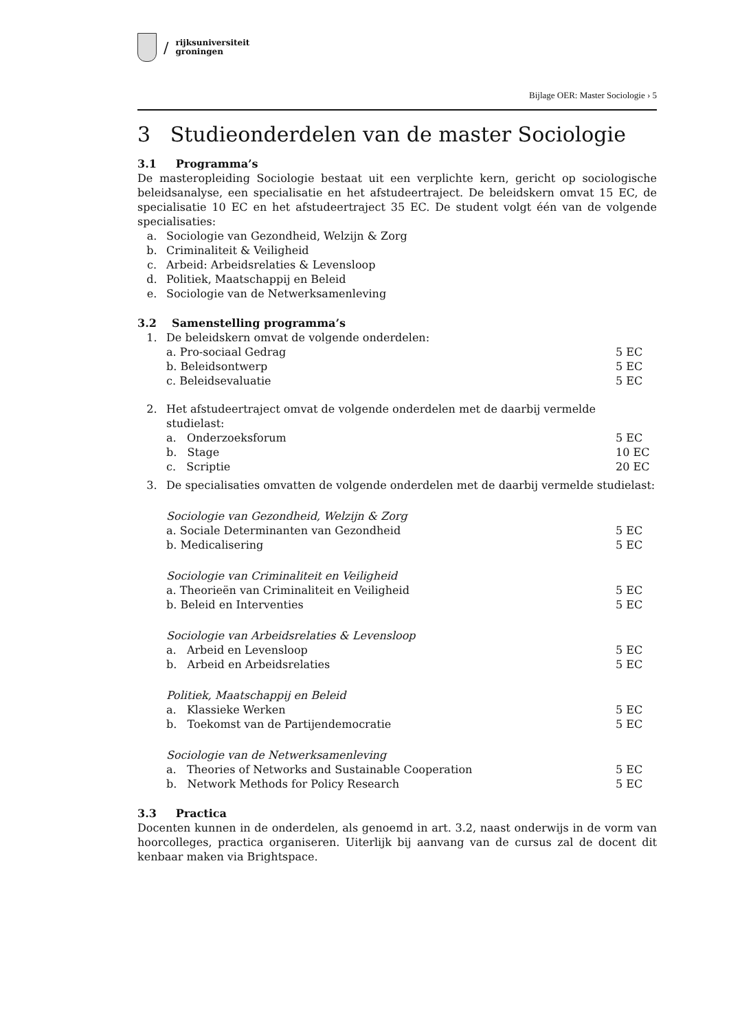/
rijksuniversiteit
groningen
Bijlage OER: Master Sociologie › 5
3 Studieonderdelen van de master Sociologie
3.1 Programma’s
De masteropleiding Sociologie bestaat uit een verplichte kern, gericht op sociologische beleidsanalyse, een specialisatie en het afstudeertraject. De beleidskern omvat 15 EC, de specialisatie 10 EC en het afstudeertraject 35 EC. De student volgt één van de volgende specialisaties:
a. Sociologie van Gezondheid, Welzijn & Zorg
b. Criminaliteit & Veiligheid
c. Arbeid: Arbeidsrelaties & Levensloop
d. Politiek, Maatschappij en Beleid
e. Sociologie van de Netwerksamenleving
3.2 Samenstelling programma’s
1. De beleidskern omvat de volgende onderdelen:
a. Pro-sociaal Gedrag 5 EC
b. Beleidsontwerp 5 EC
c. Beleidsevaluatie 5 EC
2. Het afstudeertraject omvat de volgende onderdelen met de daarbij vermelde studielast:
a. Onderzoeksforum 5 EC
b. Stage 10 EC
c. Scriptie 20 EC
3. De specialisaties omvatten de volgende onderdelen met de daarbij vermelde studielast:
Sociologie van Gezondheid, Welzijn & Zorg
a. Sociale Determinanten van Gezondheid 5 EC
b. Medicalisering 5 EC
Sociologie van Criminaliteit en Veiligheid
a. Theorieën van Criminaliteit en Veiligheid 5 EC
b. Beleid en Interventies 5 EC
Sociologie van Arbeidsrelaties & Levensloop
a. Arbeid en Levensloop 5 EC
b. Arbeid en Arbeidsrelaties 5 EC
Politiek, Maatschappij en Beleid
a. Klassieke Werken 5 EC
b. Toekomst van de Partijendemocratie 5 EC
Sociologie van de Netwerksamenleving
a. Theories of Networks and Sustainable Cooperation 5 EC
b. Network Methods for Policy Research 5 EC
3.3 Practica
Docenten kunnen in de onderdelen, als genoemd in art. 3.2, naast onderwijs in de vorm van hoorcolleges, practica organiseren. Uiterlijk bij aanvang van de cursus zal de docent dit kenbaar maken via Brightspace.